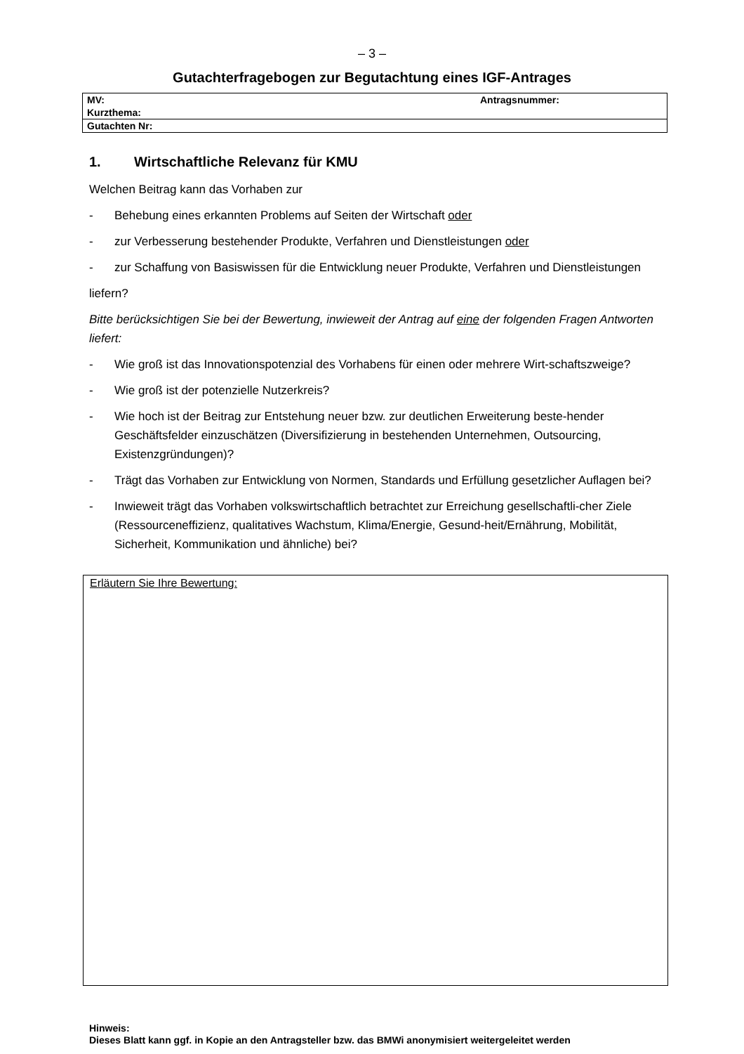– 3 –
Gutachterfragebogen zur Begutachtung eines IGF-Antrages
| MV: | Antragsnummer: |
| Kurzthema: | |
| Gutachten Nr: | |
1. Wirtschaftliche Relevanz für KMU
Welchen Beitrag kann das Vorhaben zur
- Behebung eines erkannten Problems auf Seiten der Wirtschaft oder
- zur Verbesserung bestehender Produkte, Verfahren und Dienstleistungen oder
- zur Schaffung von Basiswissen für die Entwicklung neuer Produkte, Verfahren und Dienstleistungen
liefern?
Bitte berücksichtigen Sie bei der Bewertung, inwieweit der Antrag auf eine der folgenden Fragen Antworten liefert:
- Wie groß ist das Innovationspotenzial des Vorhabens für einen oder mehrere Wirt-schaftszweige?
- Wie groß ist der potenzielle Nutzerkreis?
- Wie hoch ist der Beitrag zur Entstehung neuer bzw. zur deutlichen Erweiterung beste-hender Geschäftsfelder einzuschätzen (Diversifizierung in bestehenden Unternehmen, Outsourcing, Existenzgründungen)?
- Trägt das Vorhaben zur Entwicklung von Normen, Standards und Erfüllung gesetzlicher Auflagen bei?
- Inwieweit trägt das Vorhaben volkswirtschaftlich betrachtet zur Erreichung gesellschaftli-cher Ziele (Ressourceneffizienz, qualitatives Wachstum, Klima/Energie, Gesund-heit/Ernährung, Mobilität, Sicherheit, Kommunikation und ähnliche) bei?
Erläutern Sie Ihre Bewertung:
Hinweis:
Dieses Blatt kann ggf. in Kopie an den Antragsteller bzw. das BMWi anonymisiert weitergeleitet werden